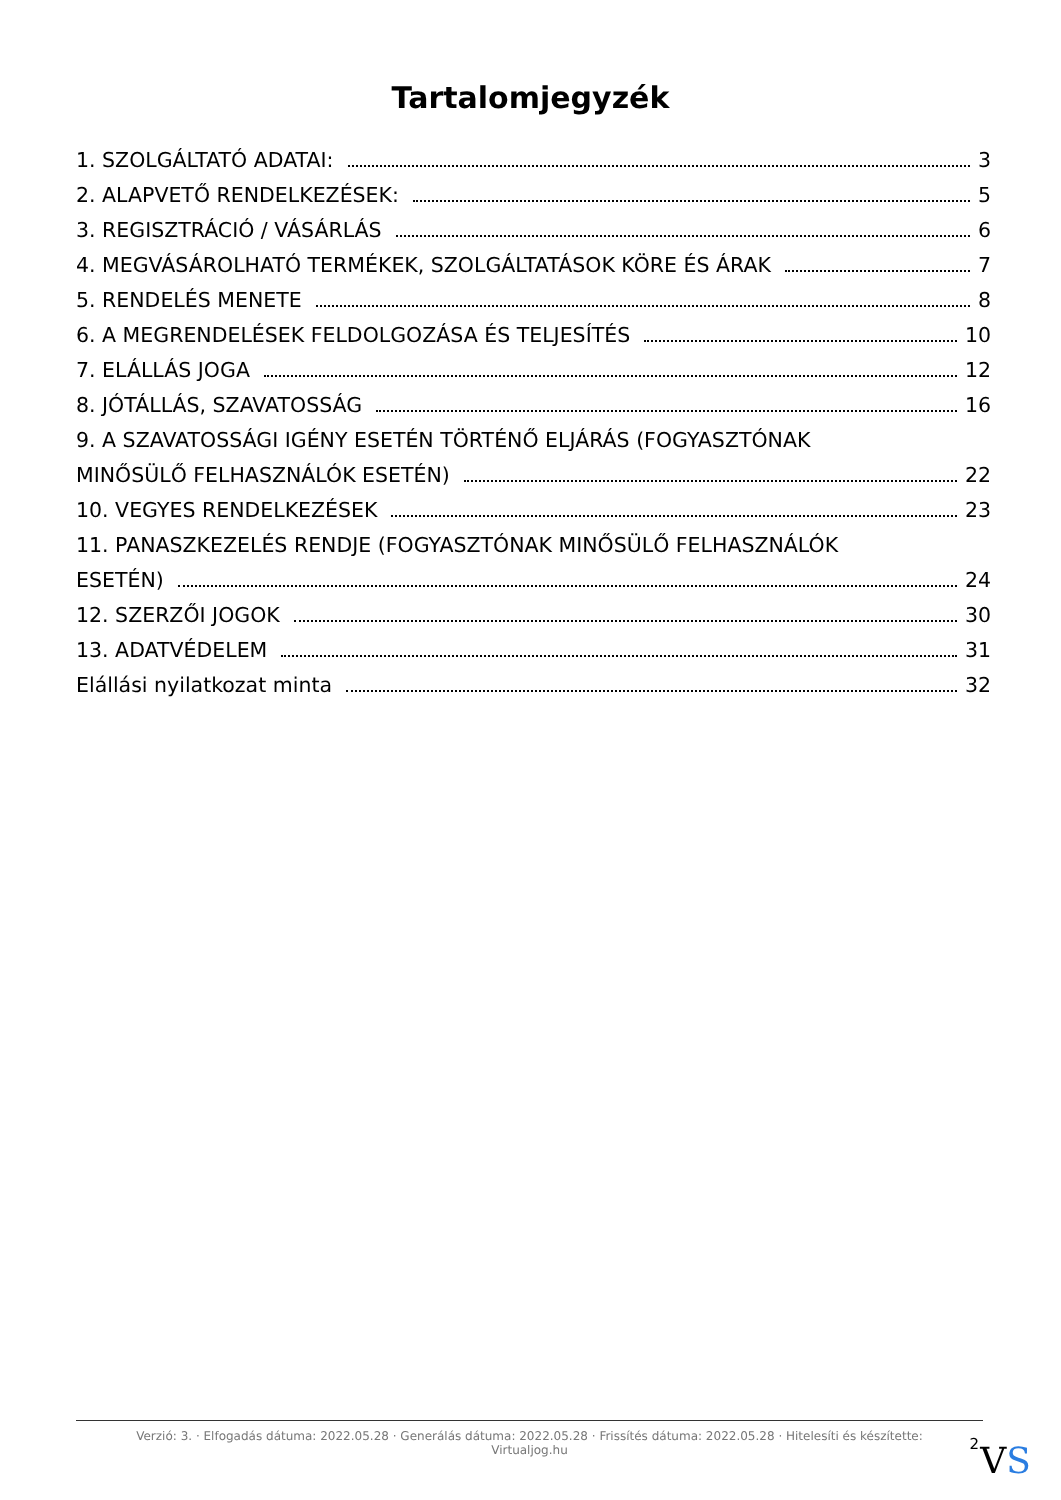Tartalomjegyzék
1. SZOLGÁLTATÓ ADATAI: 3
2. ALAPVETŐ RENDELKEZÉSEK: 5
3. REGISZTRÁCIÓ / VÁSÁRLÁS 6
4. MEGVÁSÁROLHATÓ TERMÉKEK, SZOLGÁLTATÁSOK KÖRE ÉS ÁRAK 7
5. RENDELÉS MENETE 8
6. A MEGRENDELÉSEK FELDOLGOZÁSA ÉS TELJESÍTÉS 10
7. ELÁLLÁS JOGA 12
8. JÓTÁLLÁS, SZAVATOSSÁG 16
9. A SZAVATOSSÁGI IGÉNY ESETÉN TÖRTÉNŐ ELJÁRÁS (FOGYASZTÓNAK
MINŐSÜLŐ FELHASZNÁLÓK ESETÉN) 22
10. VEGYES RENDELKEZÉSEK 23
11. PANASZKEZELÉS RENDJE (FOGYASZTÓNAK MINŐSÜLŐ FELHASZNÁLÓK
ESETÉN) 24
12. SZERZŐI JOGOK 30
13. ADATVÉDELEM 31
Elállási nyilatkozat minta 32
Verzió: 3. · Elfogadás dátuma: 2022.05.28 · Generálás dátuma: 2022.05.28 · Frissítés dátuma: 2022.05.28 · Hitelesíti és készítette:
Virtualjog.hu
2 VS